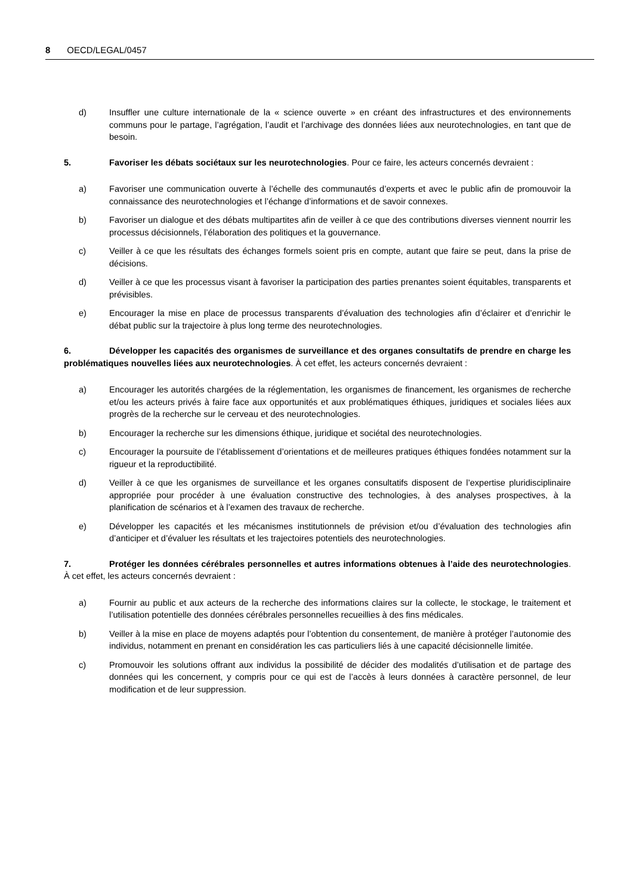8 OECD/LEGAL/0457
d) Insuffler une culture internationale de la « science ouverte » en créant des infrastructures et des environnements communs pour le partage, l’agrégation, l’audit et l’archivage des données liées aux neurotechnologies, en tant que de besoin.
5. Favoriser les débats sociétaux sur les neurotechnologies. Pour ce faire, les acteurs concernés devraient :
a) Favoriser une communication ouverte à l’échelle des communautés d’experts et avec le public afin de promouvoir la connaissance des neurotechnologies et l’échange d’informations et de savoir connexes.
b) Favoriser un dialogue et des débats multipartites afin de veiller à ce que des contributions diverses viennent nourrir les processus décisionnels, l’élaboration des politiques et la gouvernance.
c) Veiller à ce que les résultats des échanges formels soient pris en compte, autant que faire se peut, dans la prise de décisions.
d) Veiller à ce que les processus visant à favoriser la participation des parties prenantes soient équitables, transparents et prévisibles.
e) Encourager la mise en place de processus transparents d’évaluation des technologies afin d’éclairer et d’enrichir le débat public sur la trajectoire à plus long terme des neurotechnologies.
6. Développer les capacités des organismes de surveillance et des organes consultatifs de prendre en charge les problématiques nouvelles liées aux neurotechnologies. À cet effet, les acteurs concernés devraient :
a) Encourager les autorités chargées de la réglementation, les organismes de financement, les organismes de recherche et/ou les acteurs privés à faire face aux opportunités et aux problématiques éthiques, juridiques et sociales liées aux progrès de la recherche sur le cerveau et des neurotechnologies.
b) Encourager la recherche sur les dimensions éthique, juridique et sociétal des neurotechnologies.
c) Encourager la poursuite de l’établissement d’orientations et de meilleures pratiques éthiques fondées notamment sur la rigueur et la reproductibilité.
d) Veiller à ce que les organismes de surveillance et les organes consultatifs disposent de l’expertise pluridisciplinaire appropriée pour procéder à une évaluation constructive des technologies, à des analyses prospectives, à la planification de scénarios et à l’examen des travaux de recherche.
e) Développer les capacités et les mécanismes institutionnels de prévision et/ou d’évaluation des technologies afin d’anticiper et d’évaluer les résultats et les trajectoires potentiels des neurotechnologies.
7. Protéger les données cérébrales personnelles et autres informations obtenues à l’aide des neurotechnologies. À cet effet, les acteurs concernés devraient :
a) Fournir au public et aux acteurs de la recherche des informations claires sur la collecte, le stockage, le traitement et l’utilisation potentielle des données cérébrales personnelles recueillies à des fins médicales.
b) Veiller à la mise en place de moyens adaptés pour l’obtention du consentement, de manière à protéger l’autonomie des individus, notamment en prenant en considération les cas particuliers liés à une capacité décisionnelle limitée.
c) Promouvoir les solutions offrant aux individus la possibilité de décider des modalités d’utilisation et de partage des données qui les concernent, y compris pour ce qui est de l’accès à leurs données à caractère personnel, de leur modification et de leur suppression.